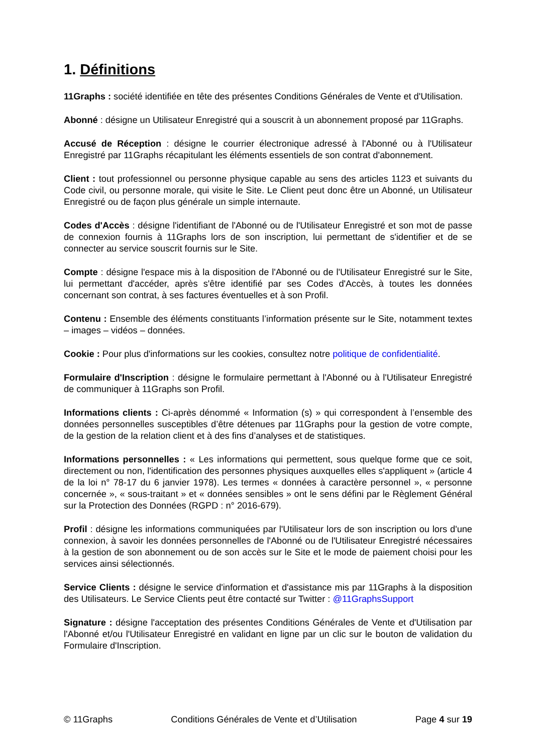1. Définitions
11Graphs : société identifiée en tête des présentes Conditions Générales de Vente et d'Utilisation.
Abonné : désigne un Utilisateur Enregistré qui a souscrit à un abonnement proposé par 11Graphs.
Accusé de Réception : désigne le courrier électronique adressé à l'Abonné ou à l'Utilisateur Enregistré par 11Graphs récapitulant les éléments essentiels de son contrat d'abonnement.
Client : tout professionnel ou personne physique capable au sens des articles 1123 et suivants du Code civil, ou personne morale, qui visite le Site. Le Client peut donc être un Abonné, un Utilisateur Enregistré ou de façon plus générale un simple internaute.
Codes d'Accès : désigne l'identifiant de l'Abonné ou de l'Utilisateur Enregistré et son mot de passe de connexion fournis à 11Graphs lors de son inscription, lui permettant de s'identifier et de se connecter au service souscrit fournis sur le Site.
Compte : désigne l'espace mis à la disposition de l'Abonné ou de l'Utilisateur Enregistré sur le Site, lui permettant d'accéder, après s'être identifié par ses Codes d'Accès, à toutes les données concernant son contrat, à ses factures éventuelles et à son Profil.
Contenu : Ensemble des éléments constituants l’information présente sur le Site, notamment textes – images – vidéos – données.
Cookie : Pour plus d'informations sur les cookies, consultez notre politique de confidentialité.
Formulaire d'Inscription : désigne le formulaire permettant à l'Abonné ou à l'Utilisateur Enregistré de communiquer à 11Graphs son Profil.
Informations clients : Ci-après dénommé « Information (s) » qui correspondent à l’ensemble des données personnelles susceptibles d’être détenues par 11Graphs pour la gestion de votre compte, de la gestion de la relation client et à des fins d’analyses et de statistiques.
Informations personnelles : « Les informations qui permettent, sous quelque forme que ce soit, directement ou non, l'identification des personnes physiques auxquelles elles s'appliquent » (article 4 de la loi n° 78-17 du 6 janvier 1978). Les termes « données à caractère personnel », « personne concernée », « sous-traitant » et « données sensibles » ont le sens défini par le Règlement Général sur la Protection des Données (RGPD : n° 2016-679).
Profil : désigne les informations communiquées par l'Utilisateur lors de son inscription ou lors d'une connexion, à savoir les données personnelles de l'Abonné ou de l'Utilisateur Enregistré nécessaires à la gestion de son abonnement ou de son accès sur le Site et le mode de paiement choisi pour les services ainsi sélectionnés.
Service Clients : désigne le service d'information et d'assistance mis par 11Graphs à la disposition des Utilisateurs. Le Service Clients peut être contacté sur Twitter : @11GraphsSupport
Signature : désigne l'acceptation des présentes Conditions Générales de Vente et d'Utilisation par l'Abonné et/ou l'Utilisateur Enregistré en validant en ligne par un clic sur le bouton de validation du Formulaire d'Inscription.
© 11Graphs Conditions Générales de Vente et d’Utilisation Page 4 sur 19